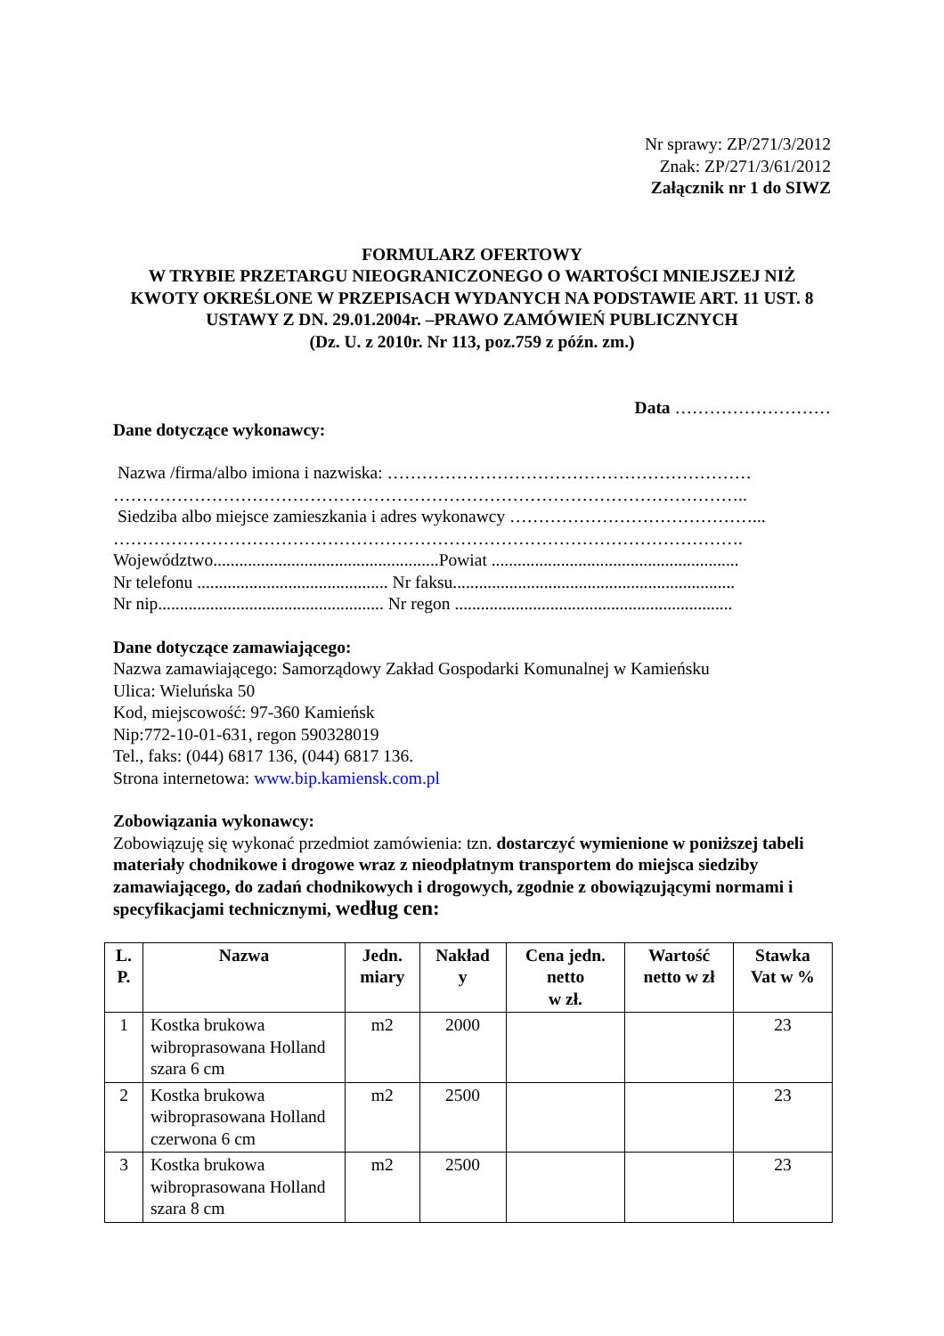Nr sprawy: ZP/271/3/2012
Znak: ZP/271/3/61/2012
Załącznik nr 1 do SIWZ
FORMULARZ OFERTOWY
W TRYBIE PRZETARGU NIEOGRANICZONEGO O WARTOŚCI MNIEJSZEJ NIŻ KWOTY OKREŚLONE W PRZEPISACH WYDANYCH NA PODSTAWIE ART. 11 UST. 8 USTAWY Z DN. 29.01.2004r. –PRAWO ZAMÓWIEŃ PUBLICZNYCH
(Dz. U. z 2010r. Nr 113, poz.759 z późn. zm.)
Data ………………………
Dane dotyczące wykonawcy:
Nazwa /firma/albo imiona i nazwiska: ………………………………………………………
………………………………………………………………………………………………..
Siedziba albo miejsce zamieszkania i adres wykonawcy ……………………………………...
……………………………………………………………………………………………….
Województwo....................................................Powiat .........................................................
Nr telefonu ............................................ Nr faksu.................................................................
Nr nip.................................................... Nr regon ................................................................
Dane dotyczące zamawiającego:
Nazwa zamawiającego: Samorządowy Zakład Gospodarki Komunalnej w Kamieńsku
Ulica: Wieluńska 50
Kod, miejscowość: 97-360 Kamieńsk
Nip:772-10-01-631, regon 590328019
Tel., faks: (044) 6817 136, (044) 6817 136.
Strona internetowa: www.bip.kamiensk.com.pl
Zobowiązania wykonawcy:
Zobowiązuję się wykonać przedmiot zamówienia: tzn. dostarczyć wymienione w poniższej tabeli materiały chodnikowe i drogowe wraz z nieodpłatnym transportem do miejsca siedziby zamawiającego, do zadań chodnikowych i drogowych, zgodnie z obowiązującymi normami i specyfikacjami technicznymi, według cen:
| L. P. | Nazwa | Jedn. miary | Nakład y | Cena jedn. netto w zł. | Wartość netto w zł | Stawka Vat w % |
| --- | --- | --- | --- | --- | --- | --- |
| 1 | Kostka brukowa wibroprasowana Holland szara 6 cm | m2 | 2000 | | | 23 |
| 2 | Kostka brukowa wibroprasowana Holland czerwona 6 cm | m2 | 2500 | | | 23 |
| 3 | Kostka brukowa wibroprasowana Holland szara 8 cm | m2 | 2500 | | | 23 |